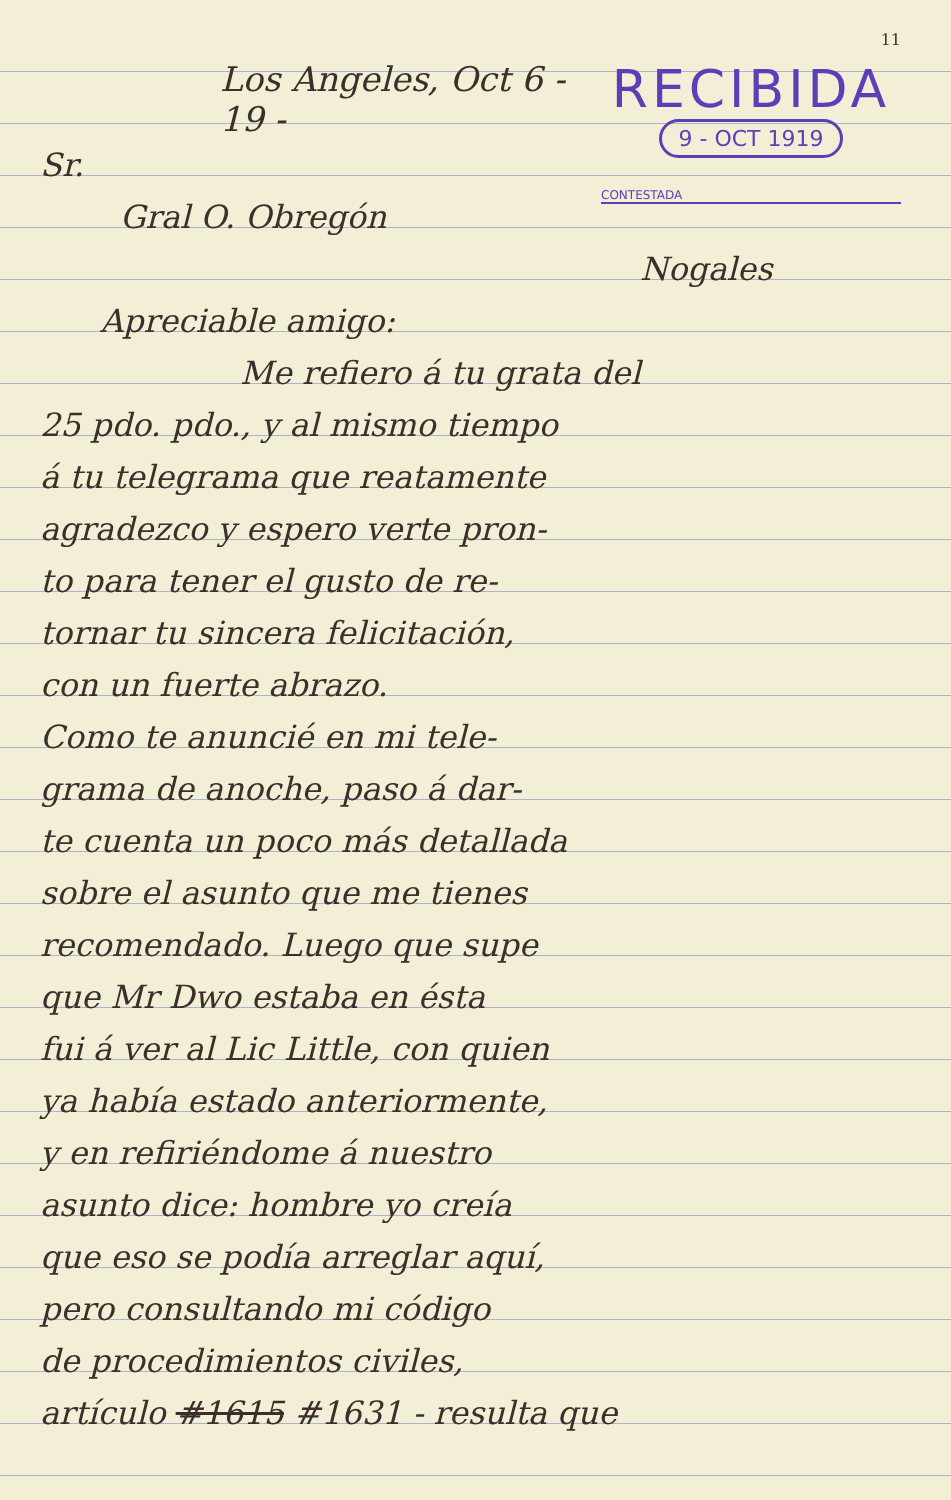11
RECIBIDA
9 - OCT 1919
CONTESTADA
Los Angeles, Oct 6 - 19 -
Sr.
Gral O. Obregón
Nogales
Apreciable amigo:
Me refiero á tu grata del
25 pdo. pdo., y al mismo tiempo
á tu telegrama que reatamente
agradezco y espero verte pron-
to para tener el gusto de re-
tornar tu sincera felicitación,
con un fuerte abrazo.
Como te anuncié en mi tele-
grama de anoche, paso á dar-
te cuenta un poco más detallada
sobre el asunto que me tienes
recomendado. Luego que supe
que Mr Dwo estaba en ésta
fui á ver al Lic Little, con quien
ya había estado anteriormente,
y en refiriéndome á nuestro
asunto dice: hombre yo creía
que eso se podía arreglar aquí,
pero consultando mi código
de procedimientos civiles,
artículo #1615 #1631 - resulta que